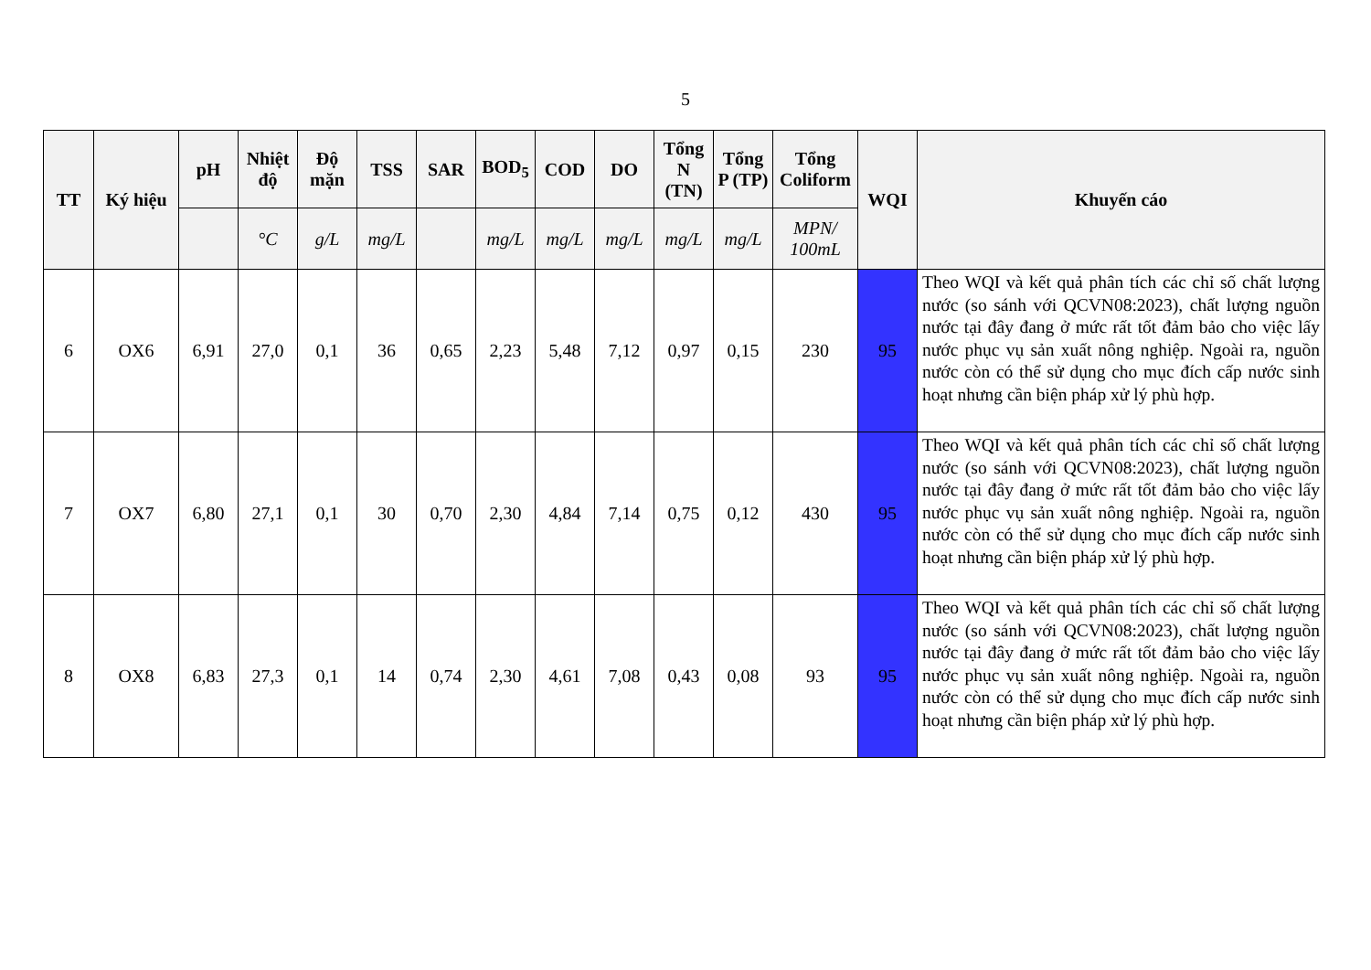5
| TT | Ký hiệu | pH | Nhiệt độ | Độ mặn | TSS | SAR | BOD<sub>5</sub> | COD | DO | Tổng N (TN) | Tổng P (TP) | Tổng Coliform | WQI | Khuyến cáo |
| --- | --- | --- | --- | --- | --- | --- | --- | --- | --- | --- | --- | --- | --- | --- |
| | | | °C | g/L | mg/L | | mg/L | mg/L | mg/L | mg/L | mg/L | MPN/ 100mL | | |
| 6 | OX6 | 6,91 | 27,0 | 0,1 | 36 | 0,65 | 2,23 | 5,48 | 7,12 | 0,97 | 0,15 | 230 | 95 | Theo WQI và kết quả phân tích các chỉ số chất lượng nước (so sánh với QCVN08:2023), chất lượng nguồn nước tại đây đang ở mức rất tốt đảm bảo cho việc lấy nước phục vụ sản xuất nông nghiệp. Ngoài ra, nguồn nước còn có thể sử dụng cho mục đích cấp nước sinh hoạt nhưng cần biện pháp xử lý phù hợp. |
| 7 | OX7 | 6,80 | 27,1 | 0,1 | 30 | 0,70 | 2,30 | 4,84 | 7,14 | 0,75 | 0,12 | 430 | 95 | Theo WQI và kết quả phân tích các chỉ số chất lượng nước (so sánh với QCVN08:2023), chất lượng nguồn nước tại đây đang ở mức rất tốt đảm bảo cho việc lấy nước phục vụ sản xuất nông nghiệp. Ngoài ra, nguồn nước còn có thể sử dụng cho mục đích cấp nước sinh hoạt nhưng cần biện pháp xử lý phù hợp. |
| 8 | OX8 | 6,83 | 27,3 | 0,1 | 14 | 0,74 | 2,30 | 4,61 | 7,08 | 0,43 | 0,08 | 93 | 95 | Theo WQI và kết quả phân tích các chỉ số chất lượng nước (so sánh với QCVN08:2023), chất lượng nguồn nước tại đây đang ở mức rất tốt đảm bảo cho việc lấy nước phục vụ sản xuất nông nghiệp. Ngoài ra, nguồn nước còn có thể sử dụng cho mục đích cấp nước sinh hoạt nhưng cần biện pháp xử lý phù hợp. |